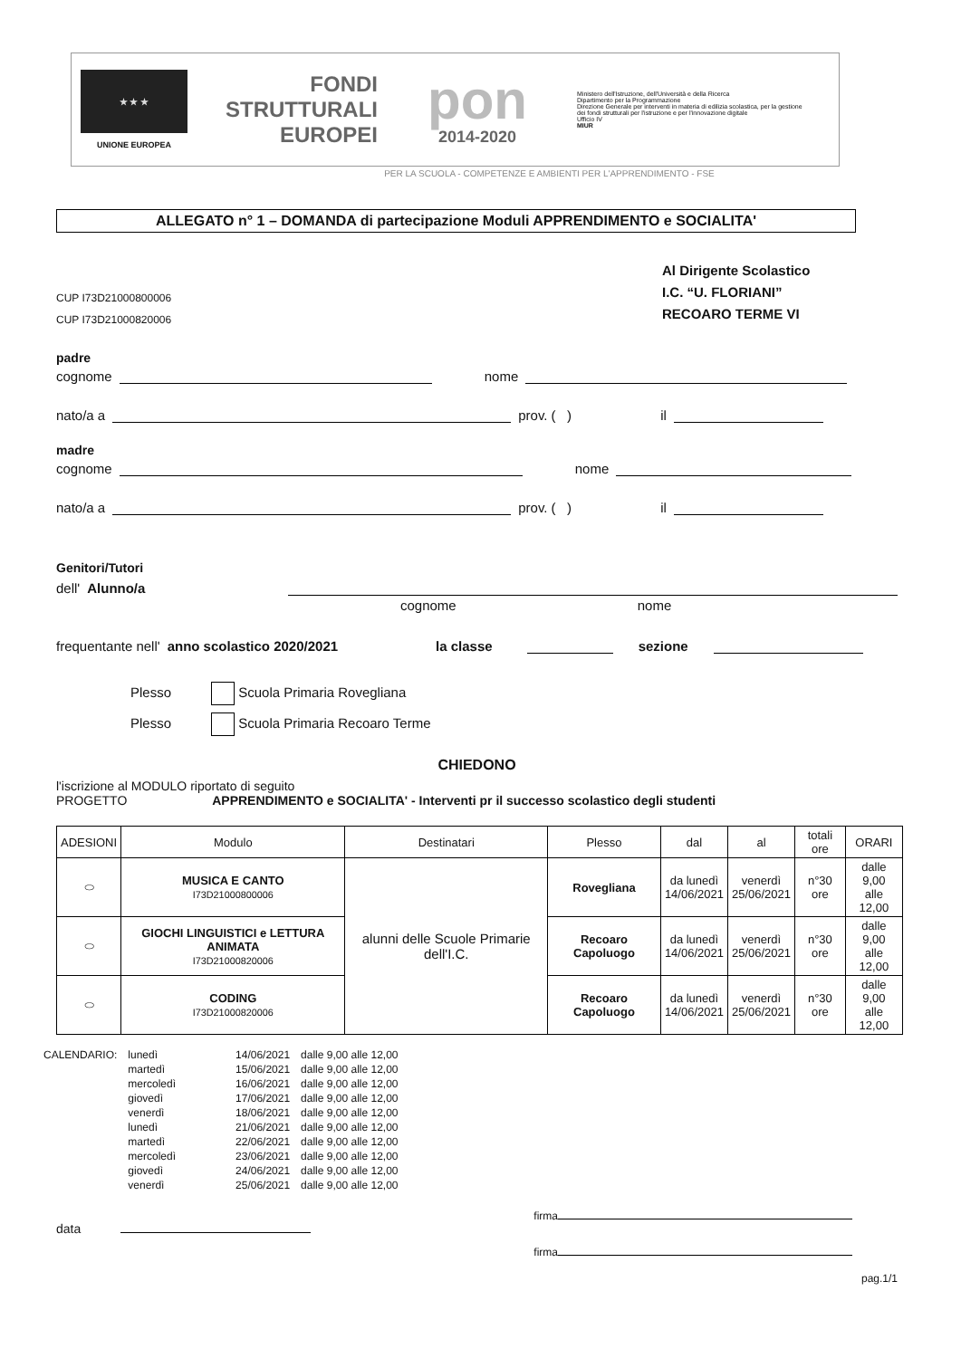★ ★ ★
UNIONE EUROPEA
FONDI
STRUTTURALI
EUROPEI
pon
2014-2020
Ministero dell'Istruzione, dell'Università e della Ricerca
Dipartimento per la Programmazione
Direzione Generale per interventi in materia di edilizia scolastica, per la gestione dei fondi strutturali per l'istruzione e per l'innovazione digitale
Ufficio IV
MIUR
PER LA SCUOLA - COMPETENZE E AMBIENTI PER L'APPRENDIMENTO - FSE
ALLEGATO n° 1 – DOMANDA di partecipazione Moduli APPRENDIMENTO e SOCIALITA'
CUP I73D21000800006
CUP I73D21000820006
Al Dirigente Scolastico
I.C. “U. FLORIANI”
RECOARO TERME VI
padre
cognome nome
nato/a a prov. ( ) il
madre
cognome nome
nato/a a prov. ( ) il
Genitori/Tutori
dell' Alunno/a
cognome nome
frequentante nell' anno scolastico 2020/2021 la classe sezione
Plesso Scuola Primaria Rovegliana
Plesso Scuola Primaria Recoaro Terme
CHIEDONO
l'iscrizione al MODULO riportato di seguito
PROGETTO APPRENDIMENTO e SOCIALITA' - Interventi pr il successo scolastico degli studenti
| ADESIONI | Modulo | Destinatari | Plesso | dal | al | totali ore | ORARI |
| --- | --- | --- | --- | --- | --- | --- | --- |
| ⬭ | MUSICA E CANTO I73D21000800006 | alunni delle Scuole Primarie dell'I.C. | Rovegliana | da lunedì 14/06/2021 | venerdì 25/06/2021 | n°30 ore | dalle 9,00 alle 12,00 |
| ⬭ | GIOCHI LINGUISTICI e LETTURA ANIMATA I73D21000820006 | | Recoaro Capoluogo | da lunedì 14/06/2021 | venerdì 25/06/2021 | n°30 ore | dalle 9,00 alle 12,00 |
| ⬭ | CODING I73D21000820006 | | Recoaro Capoluogo | da lunedì 14/06/2021 | venerdì 25/06/2021 | n°30 ore | dalle 9,00 alle 12,00 |
| CALENDARIO: | lunedì | 14/06/2021 | dalle 9,00 alle 12,00 |
| | martedì | 15/06/2021 | dalle 9,00 alle 12,00 |
| | mercoledì | 16/06/2021 | dalle 9,00 alle 12,00 |
| | giovedì | 17/06/2021 | dalle 9,00 alle 12,00 |
| | venerdì | 18/06/2021 | dalle 9,00 alle 12,00 |
| | lunedì | 21/06/2021 | dalle 9,00 alle 12,00 |
| | martedì | 22/06/2021 | dalle 9,00 alle 12,00 |
| | mercoledì | 23/06/2021 | dalle 9,00 alle 12,00 |
| | giovedì | 24/06/2021 | dalle 9,00 alle 12,00 |
| | venerdì | 25/06/2021 | dalle 9,00 alle 12,00 |
data
firma
firma
pag.1/1